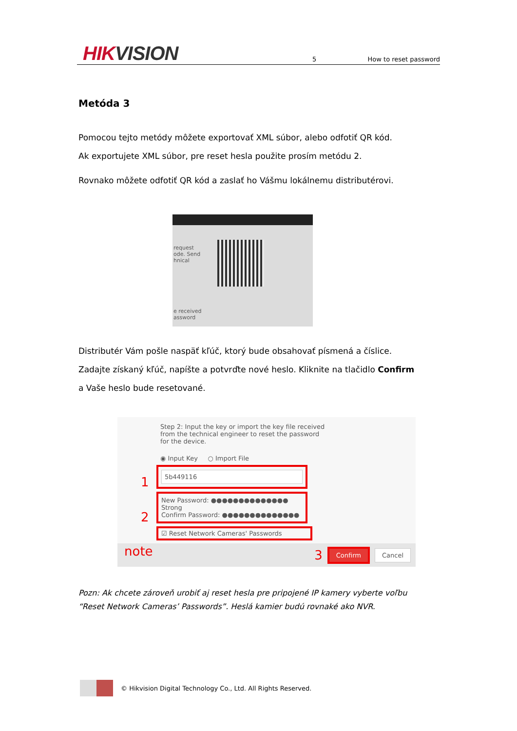HIKVISION
5
How to reset password
Metóda 3
Pomocou tejto metódy môžete exportovať XML súbor, alebo odfotiť QR kód.
Ak exportujete XML súbor, pre reset hesla použite prosím metódu 2.
Rovnako môžete odfotiť QR kód a zaslať ho Vášmu lokálnemu distributérovi.
request
ode. Send
hnical
e received
assword
Distributér Vám pošle naspäť kľúč, ktorý bude obsahovať písmená a číslice.
Zadajte získaný kľúč, napíšte a potvrďte nové heslo. Kliknite na tlačidlo Confirm
a Vaše heslo bude resetované.
Step 2: Input the key or import the key file received
from the technical engineer to reset the password
for the device.
◉ Input Key ○ Import File
1
5b449116
2
New Password: ●●●●●●●●●●●●●●
Strong
Confirm Password: ●●●●●●●●●●●●●●
note
☑ Reset Network Cameras' Passwords
3 Confirm Cancel
Pozn: Ak chcete zároveň urobiť aj reset hesla pre pripojené IP kamery vyberte voľbu “Reset Network Cameras’ Passwords”. Heslá kamier budú rovnaké ako NVR.
© Hikvision Digital Technology Co., Ltd. All Rights Reserved.